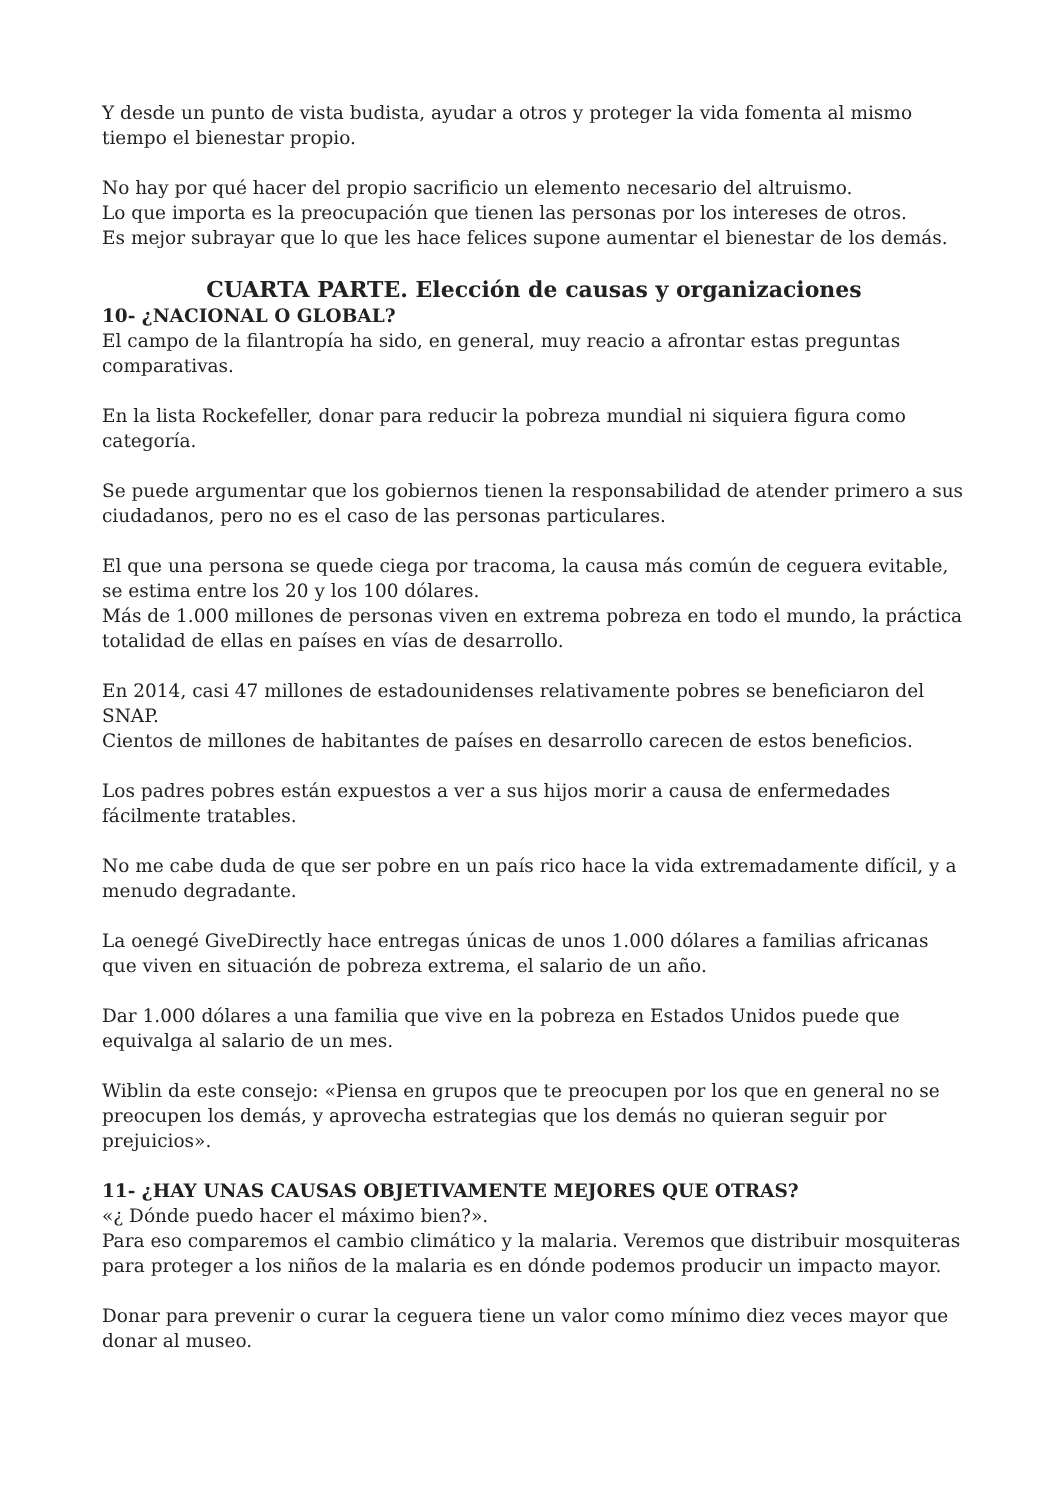Y desde un punto de vista budista, ayudar a otros y proteger la vida fomenta al mismo tiempo el bienestar propio.
No hay por qué hacer del propio sacrificio un elemento necesario del altruismo.
Lo que importa es la preocupación que tienen las personas por los intereses de otros.
Es mejor subrayar que lo que les hace felices supone aumentar el bienestar de los demás.
CUARTA PARTE. Elección de causas y organizaciones
10- ¿NACIONAL O GLOBAL?
El campo de la filantropía ha sido, en general, muy reacio a afrontar estas preguntas comparativas.
En la lista Rockefeller, donar para reducir la pobreza mundial ni siquiera figura como categoría.
Se puede argumentar que los gobiernos tienen la responsabilidad de atender primero a sus ciudadanos, pero no es el caso de las personas particulares.
El que una persona se quede ciega por tracoma, la causa más común de ceguera evitable, se estima entre los 20 y los 100 dólares.
Más de 1.000 millones de personas viven en extrema pobreza en todo el mundo, la práctica totalidad de ellas en países en vías de desarrollo.
En 2014, casi 47 millones de estadounidenses relativamente pobres se beneficiaron del SNAP.
Cientos de millones de habitantes de países en desarrollo carecen de estos beneficios.
Los padres pobres están expuestos a ver a sus hijos morir a causa de enfermedades fácilmente tratables.
No me cabe duda de que ser pobre en un país rico hace la vida extremadamente difícil, y a menudo degradante.
La oenegé GiveDirectly hace entregas únicas de unos 1.000 dólares a familias africanas que viven en situación de pobreza extrema, el salario de un año.
Dar 1.000 dólares a una familia que vive en la pobreza en Estados Unidos puede que equivalga al salario de un mes.
Wiblin da este consejo: «Piensa en grupos que te preocupen por los que en general no se preocupen los demás, y aprovecha estrategias que los demás no quieran seguir por prejuicios».
11- ¿HAY UNAS CAUSAS OBJETIVAMENTE MEJORES QUE OTRAS?
«¿ Dónde puedo hacer el máximo bien?».
Para eso comparemos el cambio climático y la malaria. Veremos que distribuir mosquiteras para proteger a los niños de la malaria es en dónde podemos producir un impacto mayor.
Donar para prevenir o curar la ceguera tiene un valor como mínimo diez veces mayor que donar al museo.